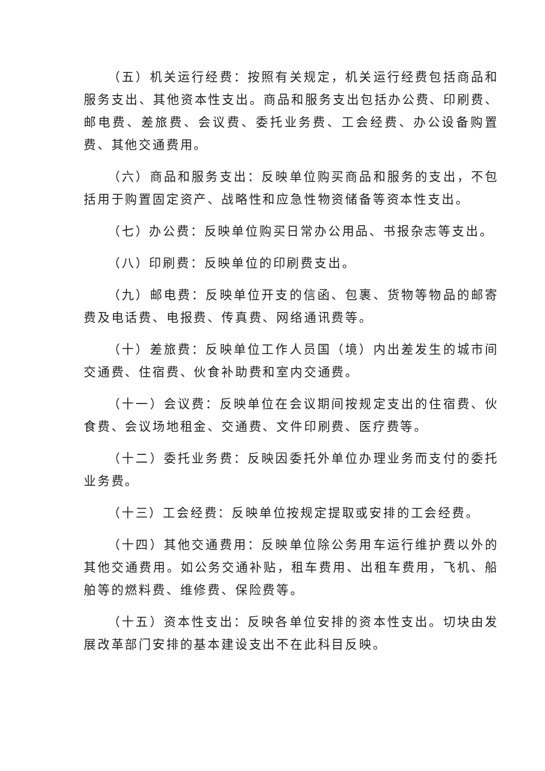（五）机关运行经费：按照有关规定，机关运行经费包括商品和服务支出、其他资本性支出。商品和服务支出包括办公费、印刷费、邮电费、差旅费、会议费、委托业务费、工会经费、办公设备购置费、其他交通费用。
（六）商品和服务支出：反映单位购买商品和服务的支出，不包括用于购置固定资产、战略性和应急性物资储备等资本性支出。
（七）办公费：反映单位购买日常办公用品、书报杂志等支出。
（八）印刷费：反映单位的印刷费支出。
（九）邮电费：反映单位开支的信函、包裹、货物等物品的邮寄费及电话费、电报费、传真费、网络通讯费等。
（十）差旅费：反映单位工作人员国（境）内出差发生的城市间交通费、住宿费、伙食补助费和室内交通费。
（十一）会议费：反映单位在会议期间按规定支出的住宿费、伙食费、会议场地租金、交通费、文件印刷费、医疗费等。
（十二）委托业务费：反映因委托外单位办理业务而支付的委托业务费。
（十三）工会经费：反映单位按规定提取或安排的工会经费。
（十四）其他交通费用：反映单位除公务用车运行维护费以外的其他交通费用。如公务交通补贴，租车费用、出租车费用，飞机、船舶等的燃料费、维修费、保险费等。
（十五）资本性支出：反映各单位安排的资本性支出。切块由发展改革部门安排的基本建设支出不在此科目反映。